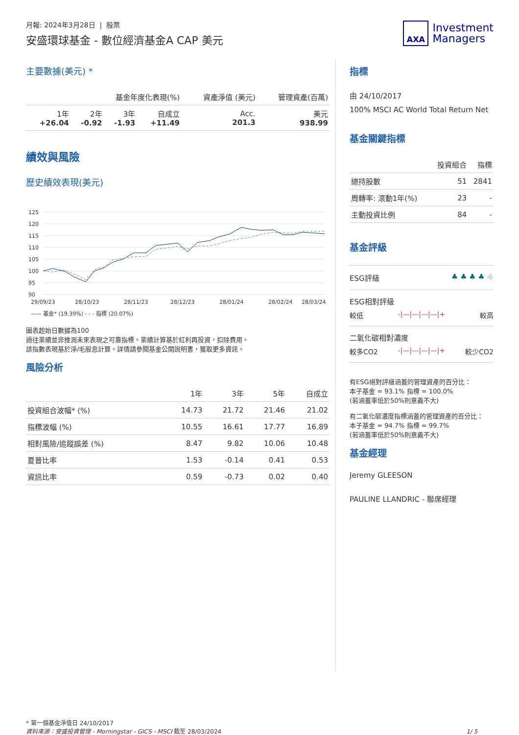月報: 2024年3月28日 | 股票
安盛環球基金 - 數位經濟基金A CAP 美元
AXA
Investment
Managers
主要數據(美元) *
| 基金年度化表現(%) | | | | 資產淨值 (美元) | 管理資產(百萬) |
| --- | --- | --- | --- | --- | --- |
| 1年 +26.04 | 2年 -0.92 | 3年 -1.93 | 自成立 +11.49 | Acc. 201.3 | 美元 938.99 |
績效與風險
歷史績效表現(美元)
125
120
115
110
105
100
95
90
29/09/23
28/10/23
28/11/23
28/12/23
28/01/24
28/02/24
28/03/24
—— 基金* (19.39%) - - - 指標 (20.07%)
圖表起始日數據為100
過往業績並非推測未來表現之可靠指標。業績計算基於紅利再投資，扣除費用。
該指數表現基於淨/毛股息計算。詳情請參閱基金公開說明書，獲取更多資訊。
風險分析
| | 1年 | 3年 | 5年 | 自成立 |
| --- | --- | --- | --- | --- |
| 投資組合波幅* (%) | 14.73 | 21.72 | 21.46 | 21.02 |
| 指標波幅 (%) | 10.55 | 16.61 | 17.77 | 16.89 |
| 相對風險/追蹤誤差 (%) | 8.47 | 9.82 | 10.06 | 10.48 |
| 夏普比率 | 1.53 | -0.14 | 0.41 | 0.53 |
| 資訊比率 | 0.59 | -0.73 | 0.02 | 0.40 |
指標
由 24/10/2017
100% MSCI AC World Total Return Net
基金關鍵指標
| | 投資組合 | 指標 |
| --- | --- | --- |
| 總持股數 | 51 | 2841 |
| 周轉率: 滾動1年(%) | 23 | - |
| 主動投資比例 | 84 | - |
基金評級
ESG評級 ♣ ♣ ♣ ♣ ♧
ESG相對評級
較低 -|—|—|—|—|+ 較高
二氧化碳相對濃度
較多CO2 -|—|—|—|—|+ 較少CO2
有ESG絕對評級涵蓋的管理資產的百分比：
本子基金 = 93.1% 指標 = 100.0%
(若涵蓋率低於50%則意義不大)
有二氧化碳濃度指標涵蓋的管理資產的百分比：
本子基金 = 94.7% 指標 = 99.7%
(若涵蓋率低於50%則意義不大)
基金經理
Jeremy GLEESON
PAULINE LLANDRIC - 聯席經理
* 第一個基金淨值日 24/10/2017
資料來源：安盛投資管理 - Morningstar - GICS - MSCI 截至 28/03/2024 1/ 5